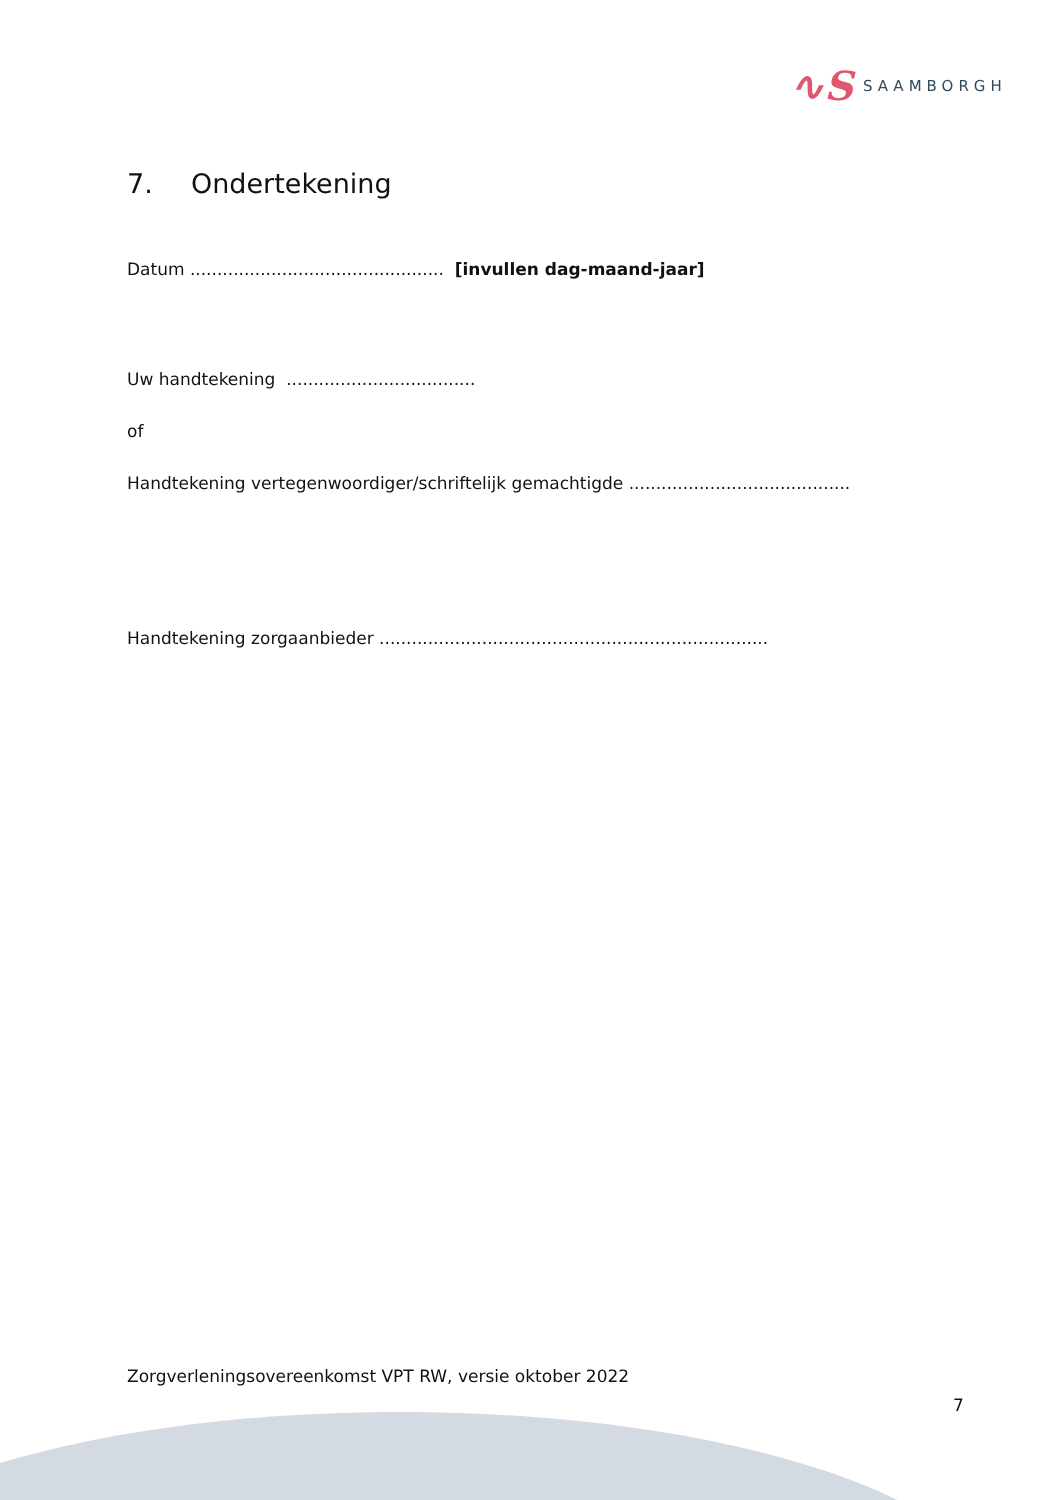∿S
SAAMBORGH
7. Ondertekening
Datum ............................................... [invullen dag-maand-jaar]
Uw handtekening ...................................
of
Handtekening vertegenwoordiger/schriftelijk gemachtigde .........................................
Handtekening zorgaanbieder ........................................................................
Zorgverleningsovereenkomst VPT RW, versie oktober 2022
7